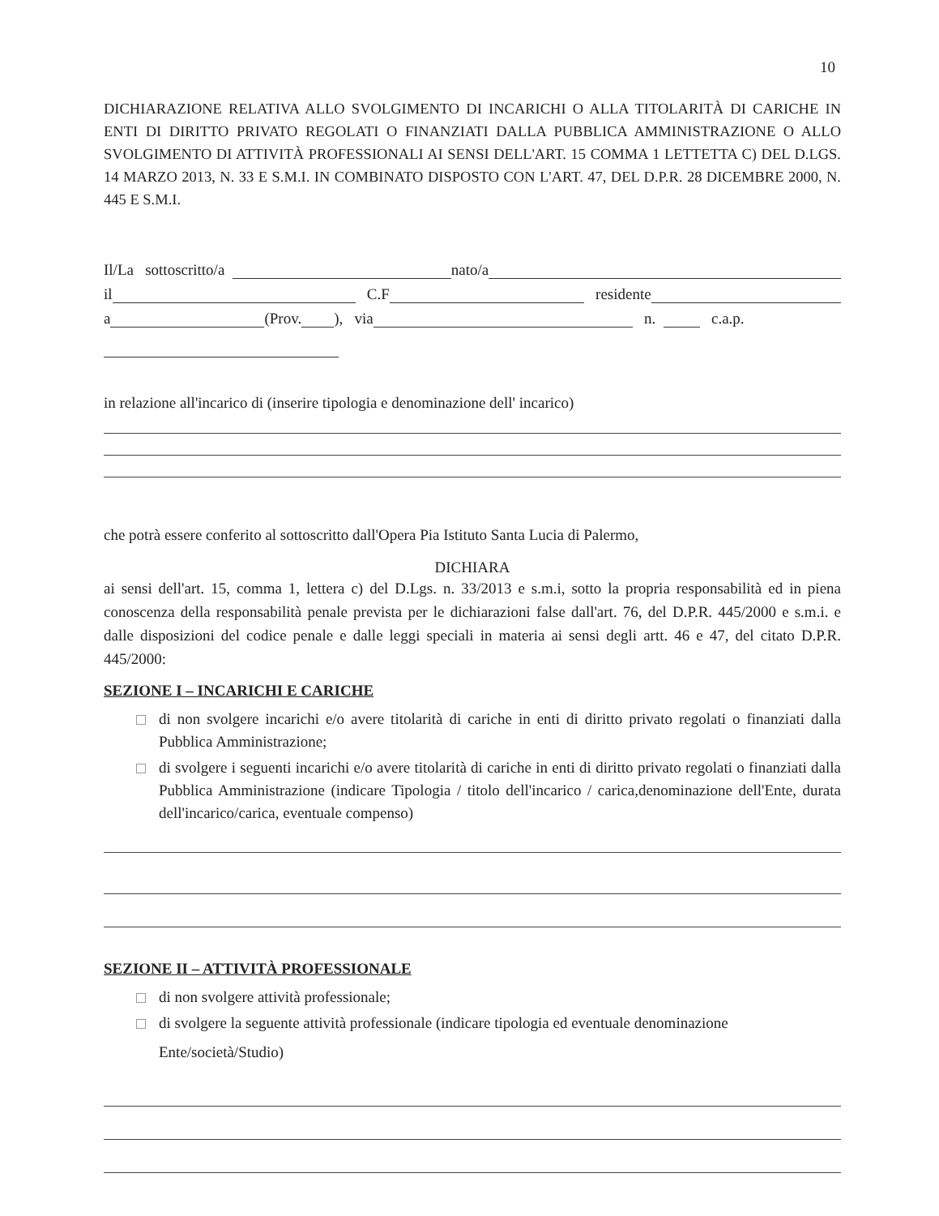10
DICHIARAZIONE RELATIVA ALLO SVOLGIMENTO DI INCARICHI O ALLA TITOLARITÀ DI CARICHE IN ENTI DI DIRITTO PRIVATO REGOLATI O FINANZIATI DALLA PUBBLICA AMMINISTRAZIONE O ALLO SVOLGIMENTO DI ATTIVITÀ PROFESSIONALI AI SENSI DELL'ART. 15 COMMA 1 LETTETTA C) DEL D.LGS. 14 MARZO 2013, N. 33 E S.M.I. IN COMBINATO DISPOSTO CON L'ART. 47, DEL D.P.R. 28 DICEMBRE 2000, N. 445 E S.M.I.
Il/La sottoscritto/a nato/a
il C.F residente
a (Prov. ), via n. c.a.p.
in relazione all'incarico di (inserire tipologia e denominazione dell' incarico)
che potrà essere conferito al sottoscritto dall'Opera Pia Istituto Santa Lucia di Palermo,
DICHIARA
ai sensi dell'art. 15, comma 1, lettera c) del D.Lgs. n. 33/2013 e s.m.i, sotto la propria responsabilità ed in piena conoscenza della responsabilità penale prevista per le dichiarazioni false dall'art. 76, del D.P.R. 445/2000 e s.m.i. e dalle disposizioni del codice penale e dalle leggi speciali in materia ai sensi degli artt. 46 e 47, del citato D.P.R. 445/2000:
SEZIONE I – INCARICHI E CARICHE
di non svolgere incarichi e/o avere titolarità di cariche in enti di diritto privato regolati o finanziati dalla Pubblica Amministrazione;
di svolgere i seguenti incarichi e/o avere titolarità di cariche in enti di diritto privato regolati o finanziati dalla Pubblica Amministrazione (indicare Tipologia / titolo dell'incarico / carica,denominazione dell'Ente, durata dell'incarico/carica, eventuale compenso)
SEZIONE II – ATTIVITÀ PROFESSIONALE
di non svolgere attività professionale;
di svolgere la seguente attività professionale (indicare tipologia ed eventuale denominazione
Ente/società/Studio)